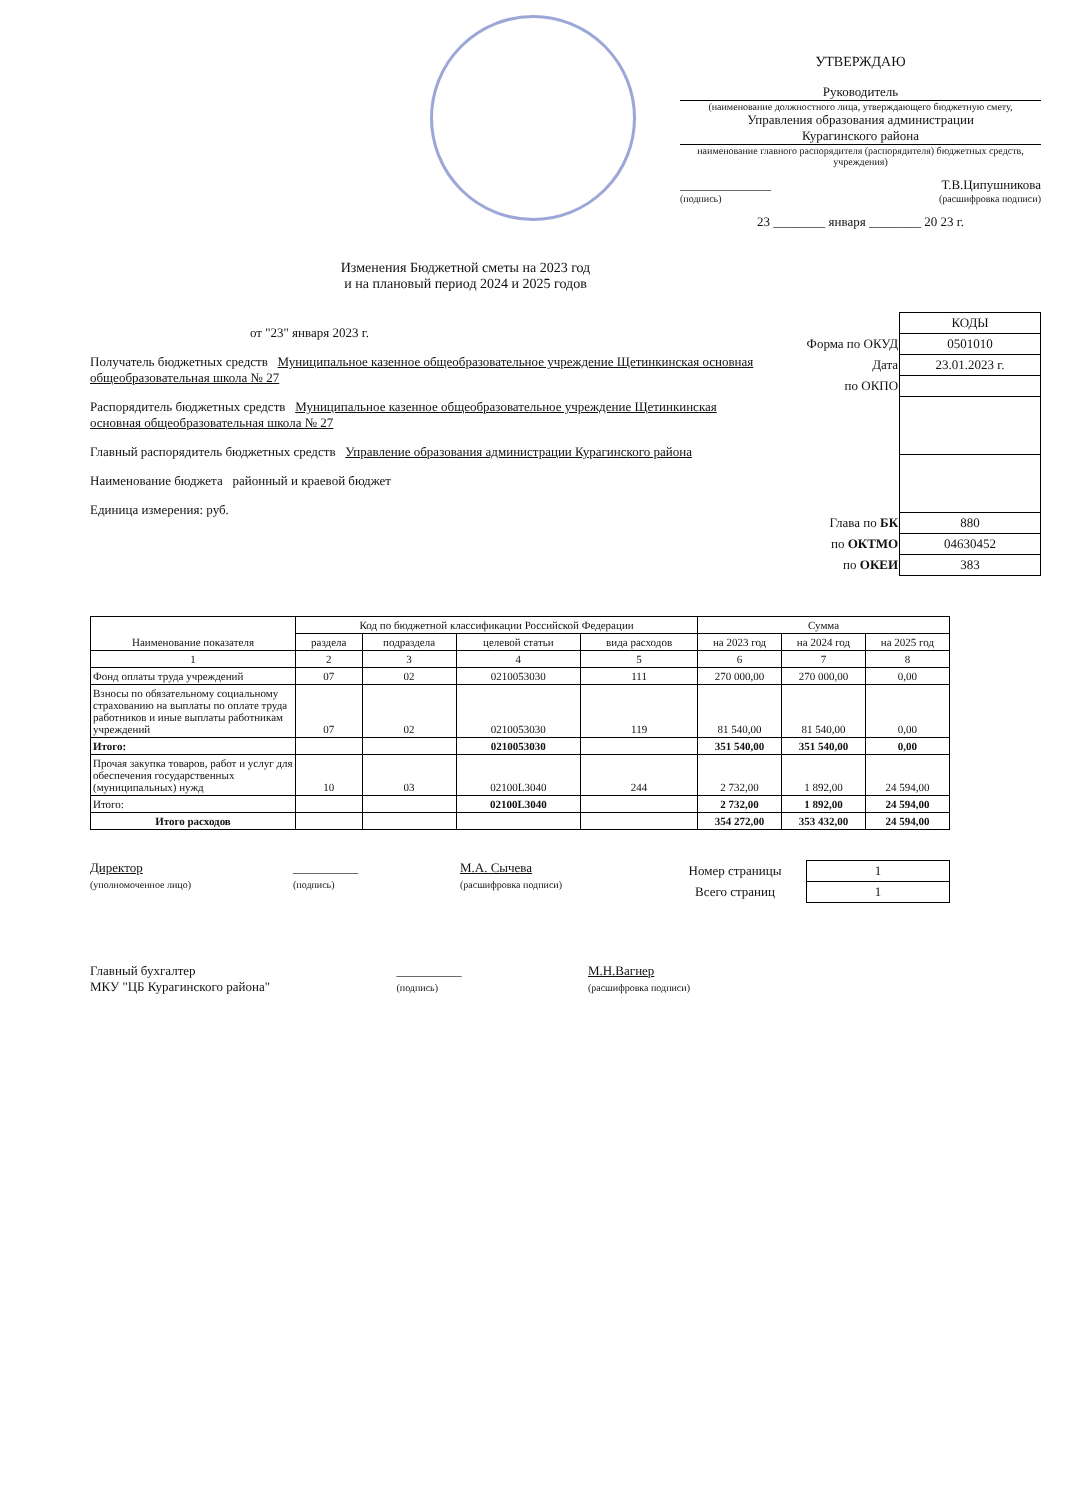УТВЕРЖДАЮ
Руководитель
(наименование должностного лица, утверждающего бюджетную смету,
Управления образования администрации
Курагинского района
наименование главного распорядителя (распорядителя) бюджетных средств, учреждения)
______________ Т.В.Ципушникова
(подпись) (расшифровка подписи)
23 ________ января ________ 20 23 г.
Изменения Бюджетной сметы на 2023 год
и на плановый период 2024 и 2025 годов
от "23" января 2023 г.
Получатель бюджетных средств Муниципальное казенное общеобразовательное учреждение Щетинкинская основная общеобразовательная школа № 27
Распорядитель бюджетных средств Муниципальное казенное общеобразовательное учреждение Щетинкинская основная общеобразовательная школа № 27
Главный распорядитель бюджетных средств Управление образования администрации Курагинского района
Наименование бюджета районный и краевой бюджет
Единица измерения: руб.
| | КОДЫ |
| Форма по ОКУД | 0501010 |
| Дата | 23.01.2023 г. |
| по ОКПО | |
| Глава по БК | 880 |
| по ОКТМО | 04630452 |
| по ОКЕИ | 383 |
| Наименование показателя | Код по бюджетной классификации Российской Федерации | | | | Сумма | | |
| --- | --- | --- | --- | --- | --- | --- | --- |
| | раздела | подраздела | целевой статьи | вида расходов | на 2023 год | на 2024 год | на 2025 год |
| 1 | 2 | 3 | 4 | 5 | 6 | 7 | 8 |
| Фонд оплаты труда учреждений | 07 | 02 | 0210053030 | 111 | 270 000,00 | 270 000,00 | 0,00 |
| Взносы по обязательному социальному страхованию на выплаты по оплате труда работников и иные выплаты работникам учреждений | 07 | 02 | 0210053030 | 119 | 81 540,00 | 81 540,00 | 0,00 |
| Итого: | | | 0210053030 | | 351 540,00 | 351 540,00 | 0,00 |
| Прочая закупка товаров, работ и услуг для обеспечения государственных (муниципальных) нужд | 10 | 03 | 02100L3040 | 244 | 2 732,00 | 1 892,00 | 24 594,00 |
| Итого: | | | 02100L3040 | | 2 732,00 | 1 892,00 | 24 594,00 |
| Итого расходов | | | | | 354 272,00 | 353 432,00 | 24 594,00 |
Директор
(уполномоченное лицо)
__________
(подпись)
М.А. Сычева
(расшифровка подписи)
| Номер страницы | 1 |
| Всего страниц | 1 |
Главный бухгалтер
МКУ "ЦБ Курагинского района"
__________
(подпись)
М.Н.Вагнер
(расшифровка подписи)